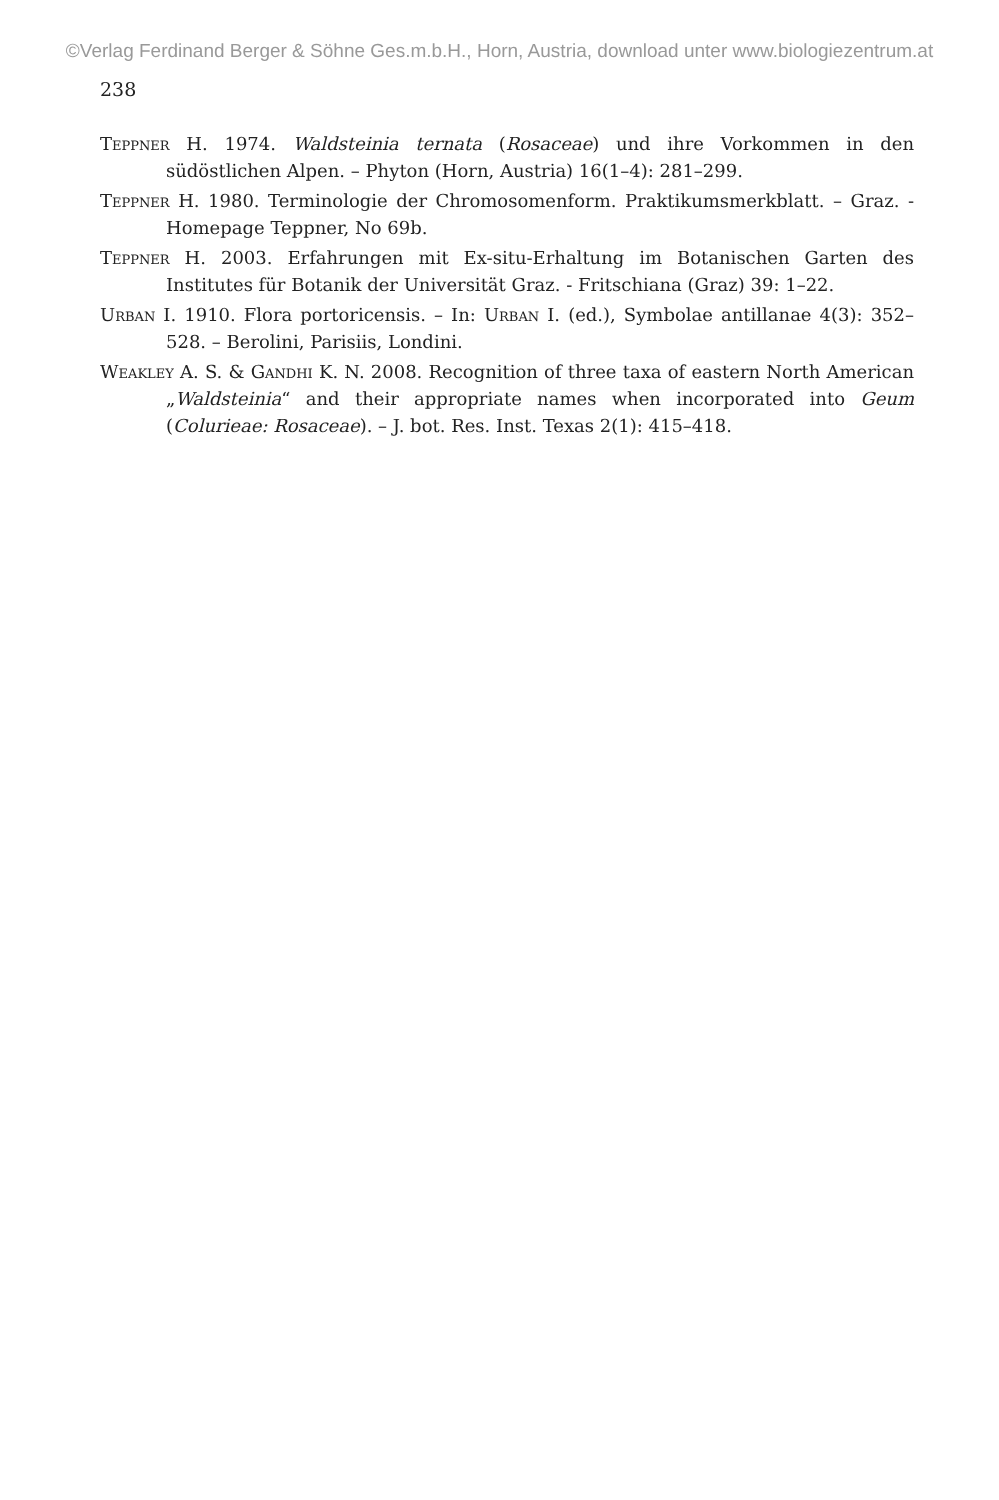©Verlag Ferdinand Berger & Söhne Ges.m.b.H., Horn, Austria, download unter www.biologiezentrum.at
238
Teppner H. 1974. Waldsteinia ternata (Rosaceae) und ihre Vorkommen in den südöstlichen Alpen. – Phyton (Horn, Austria) 16(1–4): 281–299.
Teppner H. 1980. Terminologie der Chromosomenform. Praktikumsmerkblatt. – Graz. - Homepage Teppner, No 69b.
Teppner H. 2003. Erfahrungen mit Ex-situ-Erhaltung im Botanischen Garten des Institutes für Botanik der Universität Graz. - Fritschiana (Graz) 39: 1–22.
Urban I. 1910. Flora portoricensis. – In: Urban I. (ed.), Symbolae antillanae 4(3): 352–528. – Berolini, Parisiis, Londini.
Weakley A. S. & Gandhi K. N. 2008. Recognition of three taxa of eastern North American „Waldsteinia“ and their appropriate names when incorporated into Geum (Colurieae: Rosaceae). – J. bot. Res. Inst. Texas 2(1): 415–418.